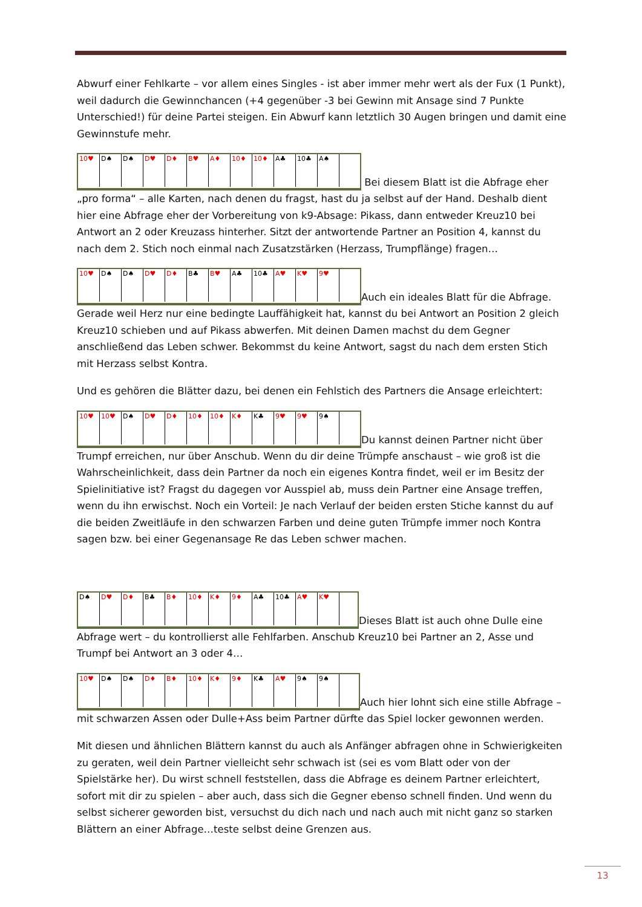Abwurf einer Fehlkarte – vor allem eines Singles - ist aber immer mehr wert als der Fux (1 Punkt), weil dadurch die Gewinnchancen (+4 gegenüber -3 bei Gewinn mit Ansage sind 7 Punkte Unterschied!) für deine Partei steigen. Ein Abwurf kann letztlich 30 Augen bringen und damit eine Gewinnstufe mehr.
10♥ D♠ D♠ D♥ D♦ B♥ A♦ 10♦ 10♦ A♣ 10♣ A♠ Bei diesem Blatt ist die Abfrage eher „pro forma“ – alle Karten, nach denen du fragst, hast du ja selbst auf der Hand. Deshalb dient hier eine Abfrage eher der Vorbereitung von k9-Absage: Pikass, dann entweder Kreuz10 bei Antwort an 2 oder Kreuzass hinterher. Sitzt der antwortende Partner an Position 4, kannst du nach dem 2. Stich noch einmal nach Zusatzstärken (Herzass, Trumpflänge) fragen…
10♥ D♠ D♠ D♥ D♦ B♣ B♥ A♣ 10♣ A♥ K♥ 9♥ Auch ein ideales Blatt für die Abfrage. Gerade weil Herz nur eine bedingte Lauffähigkeit hat, kannst du bei Antwort an Position 2 gleich Kreuz10 schieben und auf Pikass abwerfen. Mit deinen Damen machst du dem Gegner anschließend das Leben schwer. Bekommst du keine Antwort, sagst du nach dem ersten Stich mit Herzass selbst Kontra.
Und es gehören die Blätter dazu, bei denen ein Fehlstich des Partners die Ansage erleichtert:
10♥ 10♥ D♠ D♥ D♦ 10♦ 10♦ K♦ K♣ 9♥ 9♥ 9♠ Du kannst deinen Partner nicht über Trumpf erreichen, nur über Anschub. Wenn du dir deine Trümpfe anschaust – wie groß ist die Wahrscheinlichkeit, dass dein Partner da noch ein eigenes Kontra findet, weil er im Besitz der Spielinitiative ist? Fragst du dagegen vor Ausspiel ab, muss dein Partner eine Ansage treffen, wenn du ihn erwischst. Noch ein Vorteil: Je nach Verlauf der beiden ersten Stiche kannst du auf die beiden Zweitläufe in den schwarzen Farben und deine guten Trümpfe immer noch Kontra sagen bzw. bei einer Gegenansage Re das Leben schwer machen.
D♠ D♥ D♦ B♣ B♦ 10♦ K♦ 9♦ A♣ 10♣ A♥ K♥ Dieses Blatt ist auch ohne Dulle eine Abfrage wert – du kontrollierst alle Fehlfarben. Anschub Kreuz10 bei Partner an 2, Asse und Trumpf bei Antwort an 3 oder 4…
10♥ D♠ D♠ D♦ B♦ 10♦ K♦ 9♦ K♣ A♥ 9♠ 9♠ Auch hier lohnt sich eine stille Abfrage – mit schwarzen Assen oder Dulle+Ass beim Partner dürfte das Spiel locker gewonnen werden.
Mit diesen und ähnlichen Blättern kannst du auch als Anfänger abfragen ohne in Schwierigkeiten zu geraten, weil dein Partner vielleicht sehr schwach ist (sei es vom Blatt oder von der Spielstärke her). Du wirst schnell feststellen, dass die Abfrage es deinem Partner erleichtert, sofort mit dir zu spielen – aber auch, dass sich die Gegner ebenso schnell finden. Und wenn du selbst sicherer geworden bist, versuchst du dich nach und nach auch mit nicht ganz so starken Blättern an einer Abfrage…teste selbst deine Grenzen aus.
13